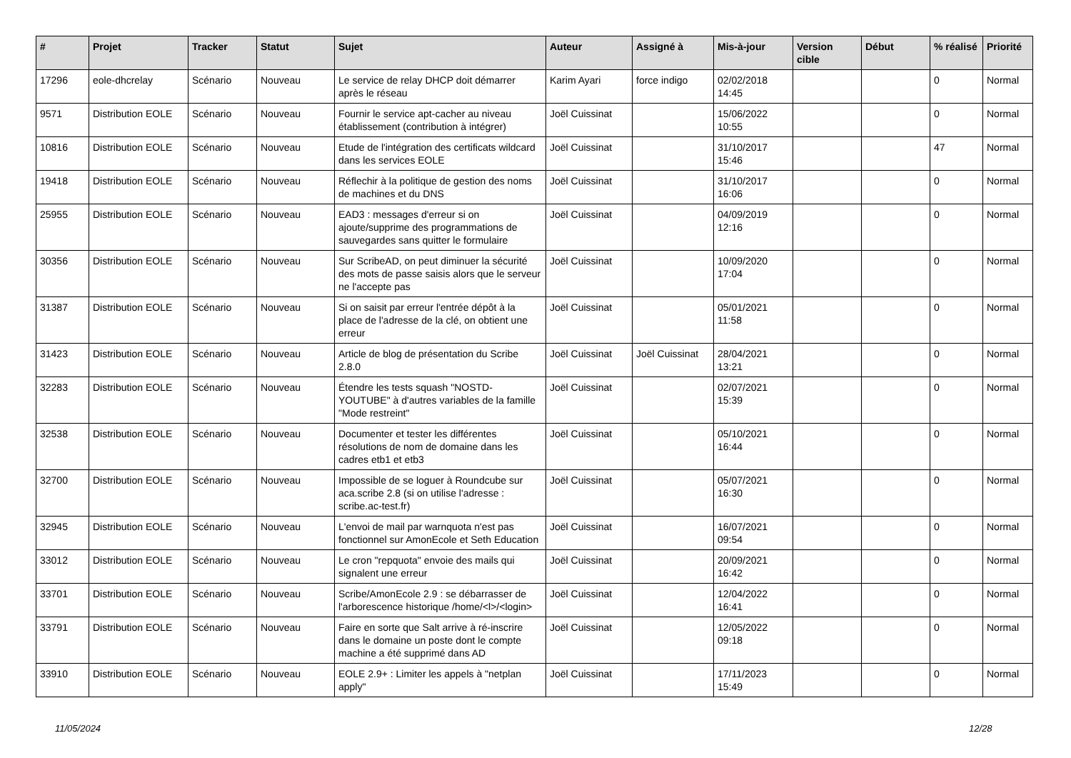| # | Projet | Tracker | Statut | Sujet | Auteur | Assigné à | Mis-à-jour | Version cible | Début | % réalisé | Priorité |
| --- | --- | --- | --- | --- | --- | --- | --- | --- | --- | --- | --- |
| 17296 | eole-dhcrelay | Scénario | Nouveau | Le service de relay DHCP doit démarrer après le réseau | Karim Ayari | force indigo | 02/02/2018 14:45 | | | 0 | Normal |
| 9571 | Distribution EOLE | Scénario | Nouveau | Fournir le service apt-cacher au niveau établissement (contribution à intégrer) | Joël Cuissinat | | 15/06/2022 10:55 | | | 0 | Normal |
| 10816 | Distribution EOLE | Scénario | Nouveau | Etude de l'intégration des certificats wildcard dans les services EOLE | Joël Cuissinat | | 31/10/2017 15:46 | | | 47 | Normal |
| 19418 | Distribution EOLE | Scénario | Nouveau | Réflechir à la politique de gestion des noms de machines et du DNS | Joël Cuissinat | | 31/10/2017 16:06 | | | 0 | Normal |
| 25955 | Distribution EOLE | Scénario | Nouveau | EAD3 : messages d'erreur si on ajoute/supprime des programmations de sauvegardes sans quitter le formulaire | Joël Cuissinat | | 04/09/2019 12:16 | | | 0 | Normal |
| 30356 | Distribution EOLE | Scénario | Nouveau | Sur ScribeAD, on peut diminuer la sécurité des mots de passe saisis alors que le serveur ne l'accepte pas | Joël Cuissinat | | 10/09/2020 17:04 | | | 0 | Normal |
| 31387 | Distribution EOLE | Scénario | Nouveau | Si on saisit par erreur l'entrée dépôt à la place de l'adresse de la clé, on obtient une erreur | Joël Cuissinat | | 05/01/2021 11:58 | | | 0 | Normal |
| 31423 | Distribution EOLE | Scénario | Nouveau | Article de blog de présentation du Scribe 2.8.0 | Joël Cuissinat | Joël Cuissinat | 28/04/2021 13:21 | | | 0 | Normal |
| 32283 | Distribution EOLE | Scénario | Nouveau | Étendre les tests squash "NOSTD-YOUTUBE" à d'autres variables de la famille "Mode restreint" | Joël Cuissinat | | 02/07/2021 15:39 | | | 0 | Normal |
| 32538 | Distribution EOLE | Scénario | Nouveau | Documenter et tester les différentes résolutions de nom de domaine dans les cadres etb1 et etb3 | Joël Cuissinat | | 05/10/2021 16:44 | | | 0 | Normal |
| 32700 | Distribution EOLE | Scénario | Nouveau | Impossible de se loguer à Roundcube sur aca.scribe 2.8 (si on utilise l'adresse : scribe.ac-test.fr) | Joël Cuissinat | | 05/07/2021 16:30 | | | 0 | Normal |
| 32945 | Distribution EOLE | Scénario | Nouveau | L'envoi de mail par warnquota n'est pas fonctionnel sur AmonEcole et Seth Education | Joël Cuissinat | | 16/07/2021 09:54 | | | 0 | Normal |
| 33012 | Distribution EOLE | Scénario | Nouveau | Le cron "repquota" envoie des mails qui signalent une erreur | Joël Cuissinat | | 20/09/2021 16:42 | | | 0 | Normal |
| 33701 | Distribution EOLE | Scénario | Nouveau | Scribe/AmonEcole 2.9 : se débarrasser de l'arborescence historique /home/<l>/<login> | Joël Cuissinat | | 12/04/2022 16:41 | | | 0 | Normal |
| 33791 | Distribution EOLE | Scénario | Nouveau | Faire en sorte que Salt arrive à ré-inscrire dans le domaine un poste dont le compte machine a été supprimé dans AD | Joël Cuissinat | | 12/05/2022 09:18 | | | 0 | Normal |
| 33910 | Distribution EOLE | Scénario | Nouveau | EOLE 2.9+ : Limiter les appels à "netplan apply" | Joël Cuissinat | | 17/11/2023 15:49 | | | 0 | Normal |
11/05/2024 12/28